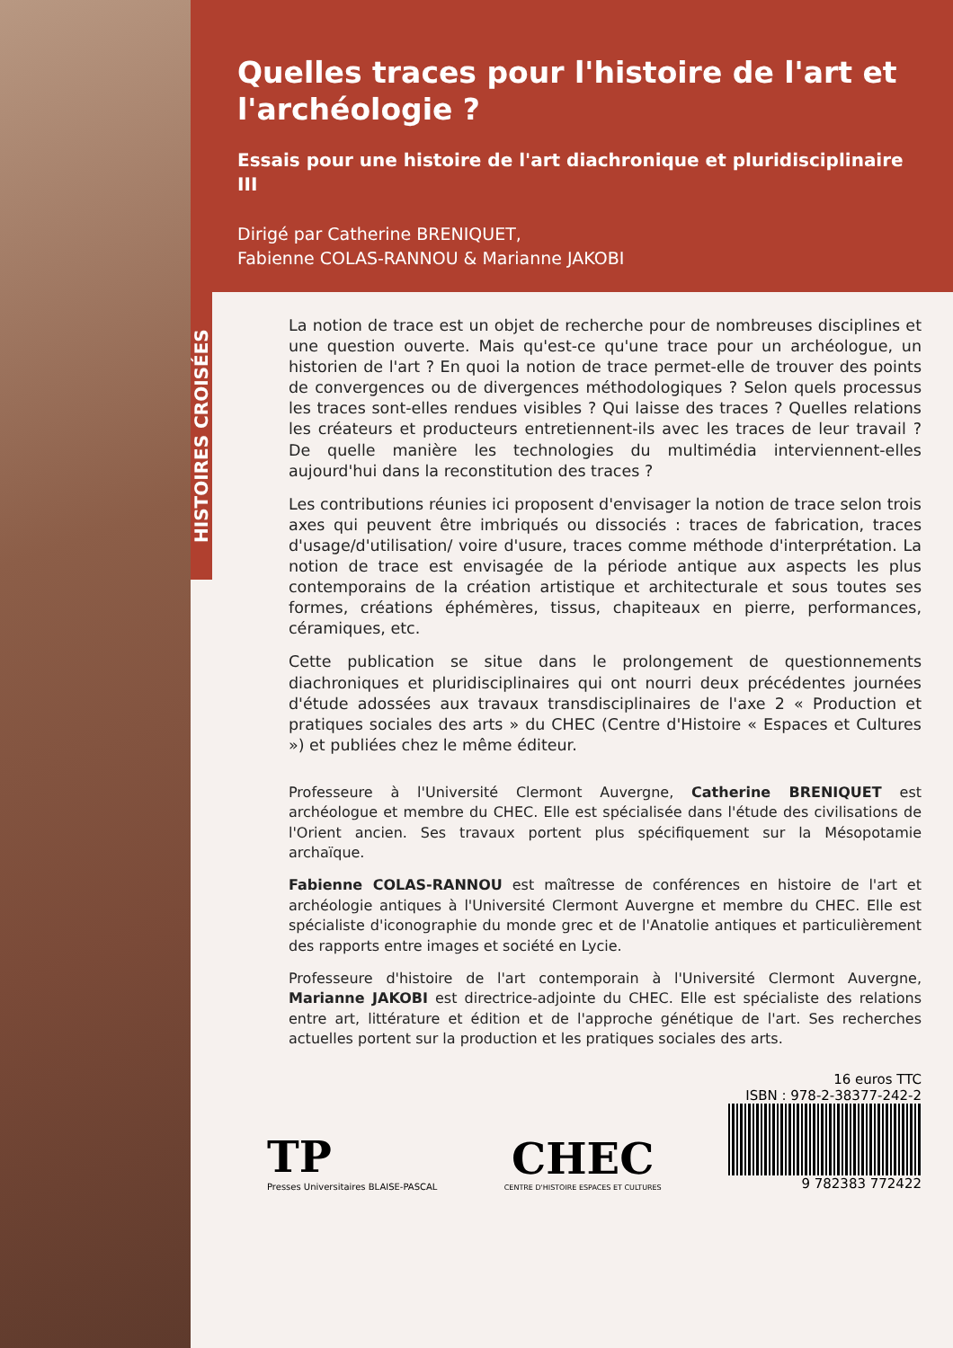Quelles traces pour l'histoire de l'art et l'archéologie ?
Essais pour une histoire de l'art diachronique et pluridisciplinaire III
Dirigé par Catherine BRENIQUET,
Fabienne COLAS-RANNOU & Marianne JAKOBI
HISTOIRES CROISÉES
La notion de trace est un objet de recherche pour de nombreuses disciplines et une question ouverte. Mais qu'est-ce qu'une trace pour un archéologue, un historien de l'art ? En quoi la notion de trace permet-elle de trouver des points de convergences ou de divergences méthodologiques ? Selon quels processus les traces sont-elles rendues visibles ? Qui laisse des traces ? Quelles relations les créateurs et producteurs entretiennent-ils avec les traces de leur travail ? De quelle manière les technologies du multimédia interviennent-elles aujourd'hui dans la reconstitution des traces ?
Les contributions réunies ici proposent d'envisager la notion de trace selon trois axes qui peuvent être imbriqués ou dissociés : traces de fabrication, traces d'usage/d'utilisation/ voire d'usure, traces comme méthode d'interprétation. La notion de trace est envisagée de la période antique aux aspects les plus contemporains de la création artistique et architecturale et sous toutes ses formes, créations éphémères, tissus, chapiteaux en pierre, performances, céramiques, etc.
Cette publication se situe dans le prolongement de questionnements diachroniques et pluridisciplinaires qui ont nourri deux précédentes journées d'étude adossées aux travaux transdisciplinaires de l'axe 2 « Production et pratiques sociales des arts » du CHEC (Centre d'Histoire « Espaces et Cultures ») et publiées chez le même éditeur.
Professeure à l'Université Clermont Auvergne, Catherine BRENIQUET est archéologue et membre du CHEC. Elle est spécialisée dans l'étude des civilisations de l'Orient ancien. Ses travaux portent plus spécifiquement sur la Mésopotamie archaïque.
Fabienne COLAS-RANNOU est maîtresse de conférences en histoire de l'art et archéologie antiques à l'Université Clermont Auvergne et membre du CHEC. Elle est spécialiste d'iconographie du monde grec et de l'Anatolie antiques et particulièrement des rapports entre images et société en Lycie.
Professeure d'histoire de l'art contemporain à l'Université Clermont Auvergne, Marianne JAKOBI est directrice-adjointe du CHEC. Elle est spécialiste des relations entre art, littérature et édition et de l'approche génétique de l'art. Ses recherches actuelles portent sur la production et les pratiques sociales des arts.
TP
Presses Universitaires BLAISE-PASCAL
CHEC
CENTRE D'HISTOIRE ESPACES ET CULTURES
16 euros TTC
ISBN : 978-2-38377-242-2
9 782383 772422